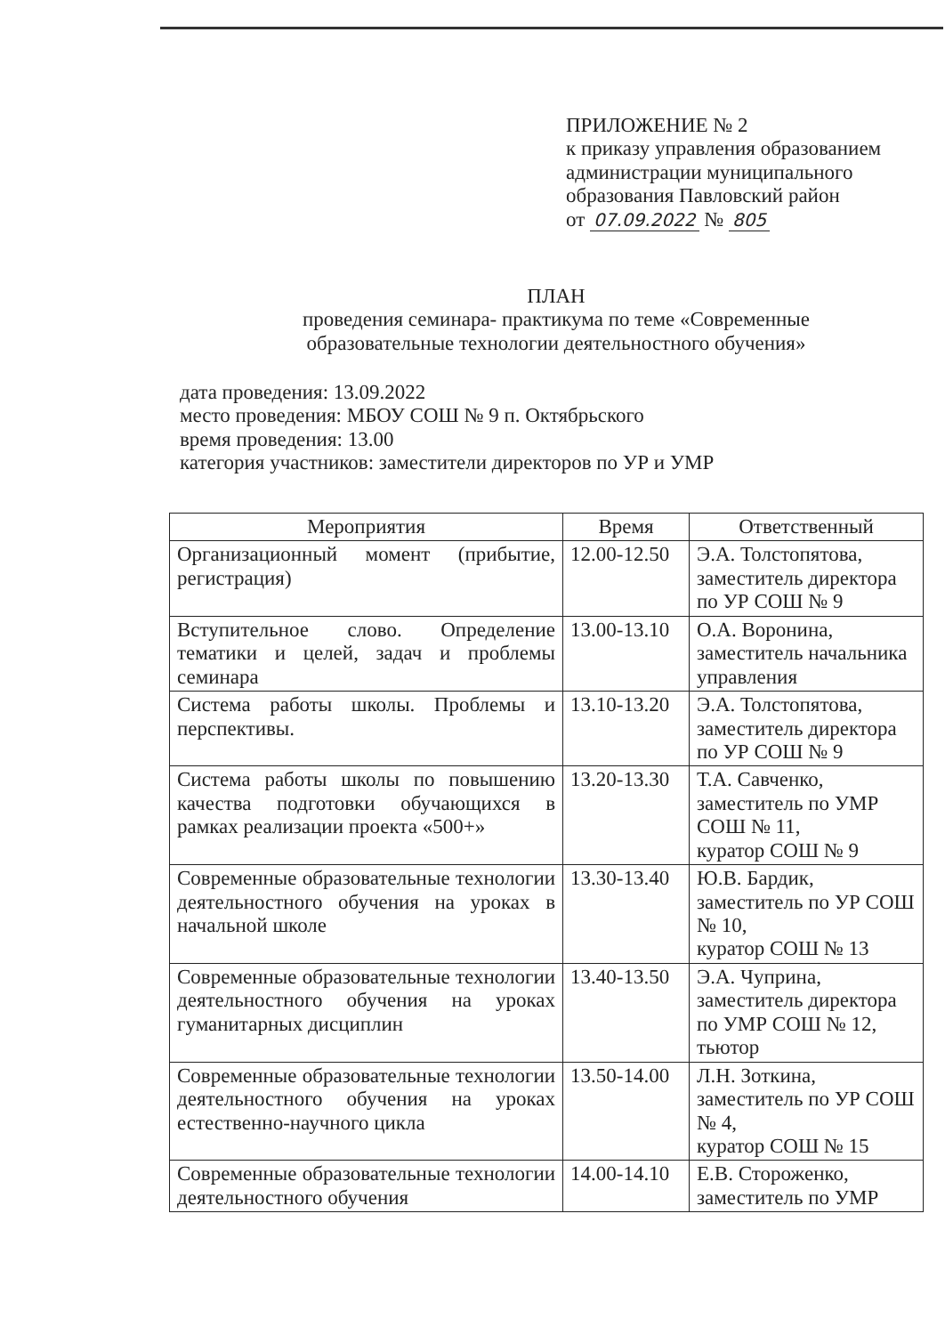ПРИЛОЖЕНИЕ № 2
к приказу управления образованием
администрации муниципального
образования Павловский район
от 07.09.2022 № 805
ПЛАН
проведения семинара- практикума по теме «Современные образовательные технологии деятельностного обучения»
дата проведения: 13.09.2022
место проведения: МБОУ СОШ № 9 п. Октябрьского
время проведения: 13.00
категория участников: заместители директоров по УР и УМР
| Мероприятия | Время | Ответственный |
| --- | --- | --- |
| Организационный момент (прибытие, регистрация) | 12.00-12.50 | Э.А. Толстопятова, заместитель директора по УР СОШ № 9 |
| Вступительное слово. Определение тематики и целей, задач и проблемы семинара | 13.00-13.10 | О.А. Воронина, заместитель начальника управления |
| Система работы школы. Проблемы и перспективы. | 13.10-13.20 | Э.А. Толстопятова, заместитель директора по УР СОШ № 9 |
| Система работы школы по повышению качества подготовки обучающихся в рамках реализации проекта «500+» | 13.20-13.30 | Т.А. Савченко, заместитель по УМР СОШ № 11, куратор СОШ № 9 |
| Современные образовательные технологии деятельностного обучения на уроках в начальной школе | 13.30-13.40 | Ю.В. Бардик, заместитель по УР СОШ № 10, куратор СОШ № 13 |
| Современные образовательные технологии деятельностного обучения на уроках гуманитарных дисциплин | 13.40-13.50 | Э.А. Чуприна, заместитель директора по УМР СОШ № 12, тьютор |
| Современные образовательные технологии деятельностного обучения на уроках естественно-научного цикла | 13.50-14.00 | Л.Н. Зоткина, заместитель по УР СОШ № 4, куратор СОШ № 15 |
| Современные образовательные технологии деятельностного обучения | 14.00-14.10 | Е.В. Стороженко, заместитель по УМР |